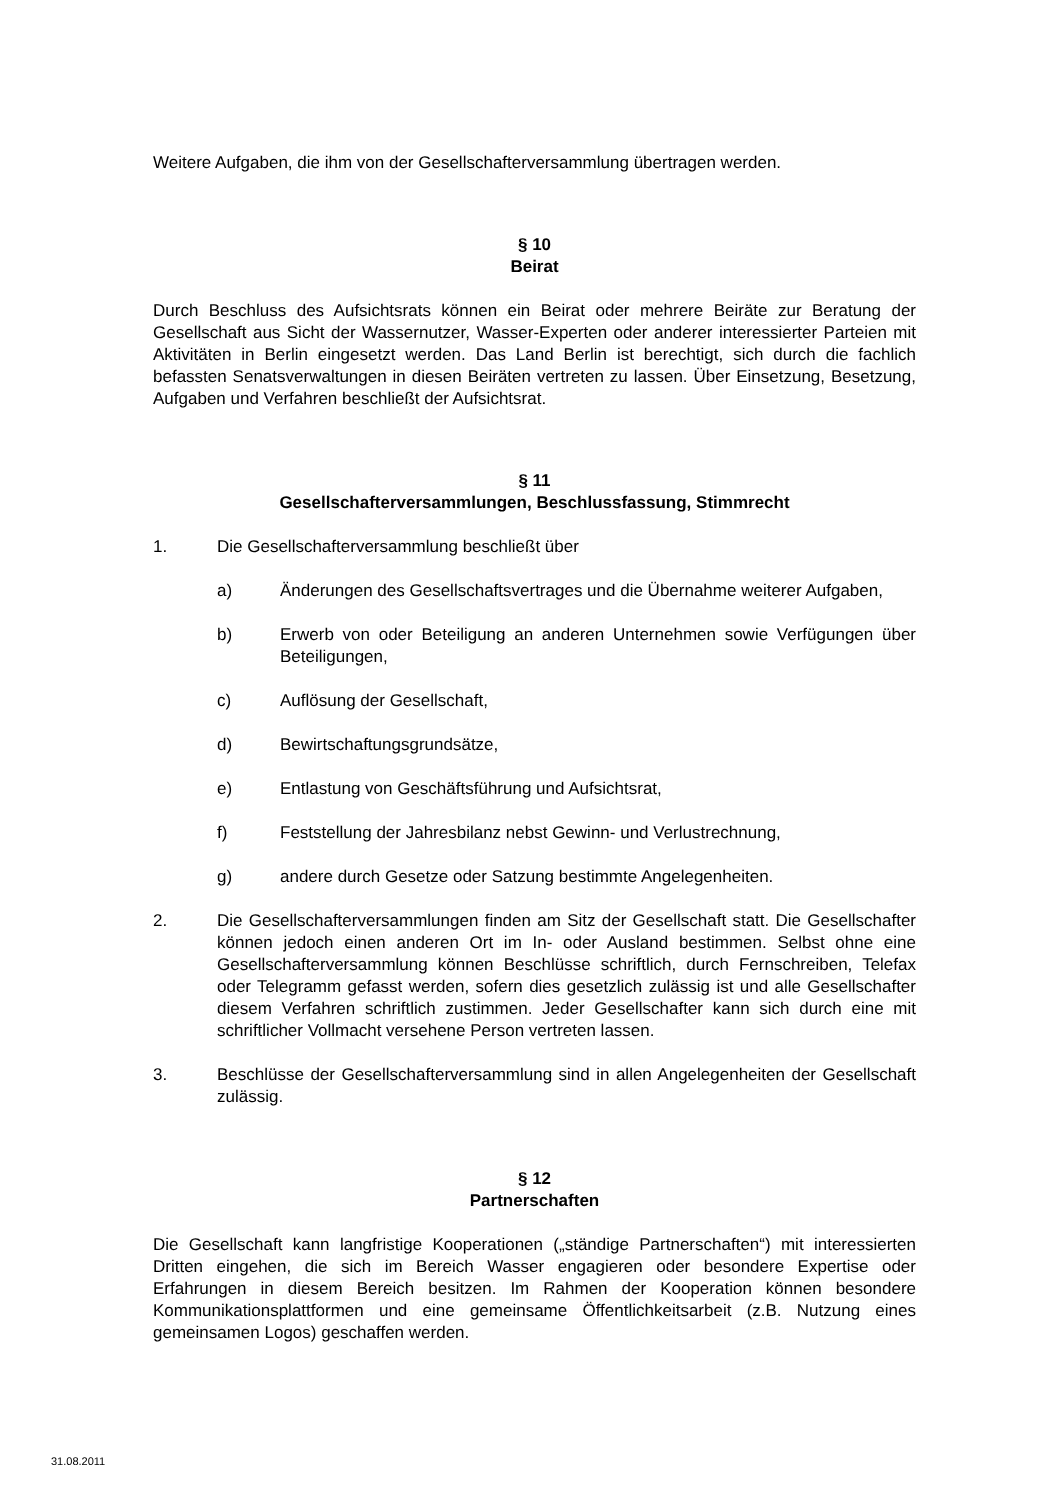Weitere Aufgaben, die ihm von der Gesellschafterversammlung übertragen werden.
§ 10
Beirat
Durch Beschluss des Aufsichtsrats können ein Beirat oder mehrere Beiräte zur Beratung der Gesellschaft aus Sicht der Wassernutzer, Wasser-Experten oder anderer interessierter Parteien mit Aktivitäten in Berlin eingesetzt werden. Das Land Berlin ist berechtigt, sich durch die fachlich befassten Senatsverwaltungen in diesen Beiräten vertreten zu lassen. Über Einsetzung, Besetzung, Aufgaben und Verfahren beschließt der Aufsichtsrat.
§ 11
Gesellschafterversammlungen, Beschlussfassung, Stimmrecht
1. Die Gesellschafterversammlung beschließt über
a) Änderungen des Gesellschaftsvertrages und die Übernahme weiterer Aufgaben,
b) Erwerb von oder Beteiligung an anderen Unternehmen sowie Verfügungen über Beteiligungen,
c) Auflösung der Gesellschaft,
d) Bewirtschaftungsgrundsätze,
e) Entlastung von Geschäftsführung und Aufsichtsrat,
f) Feststellung der Jahresbilanz nebst Gewinn- und Verlustrechnung,
g) andere durch Gesetze oder Satzung bestimmte Angelegenheiten.
2. Die Gesellschafterversammlungen finden am Sitz der Gesellschaft statt. Die Gesellschafter können jedoch einen anderen Ort im In- oder Ausland bestimmen. Selbst ohne eine Gesellschafterversammlung können Beschlüsse schriftlich, durch Fernschreiben, Telefax oder Telegramm gefasst werden, sofern dies gesetzlich zulässig ist und alle Gesellschafter diesem Verfahren schriftlich zustimmen. Jeder Gesellschafter kann sich durch eine mit schriftlicher Vollmacht versehene Person vertreten lassen.
3. Beschlüsse der Gesellschafterversammlung sind in allen Angelegenheiten der Gesellschaft zulässig.
§ 12
Partnerschaften
Die Gesellschaft kann langfristige Kooperationen („ständige Partnerschaften“) mit interessierten Dritten eingehen, die sich im Bereich Wasser engagieren oder besondere Expertise oder Erfahrungen in diesem Bereich besitzen. Im Rahmen der Kooperation können besondere Kommunikationsplattformen und eine gemeinsame Öffentlichkeitsarbeit (z.B. Nutzung eines gemeinsamen Logos) geschaffen werden.
31.08.2011